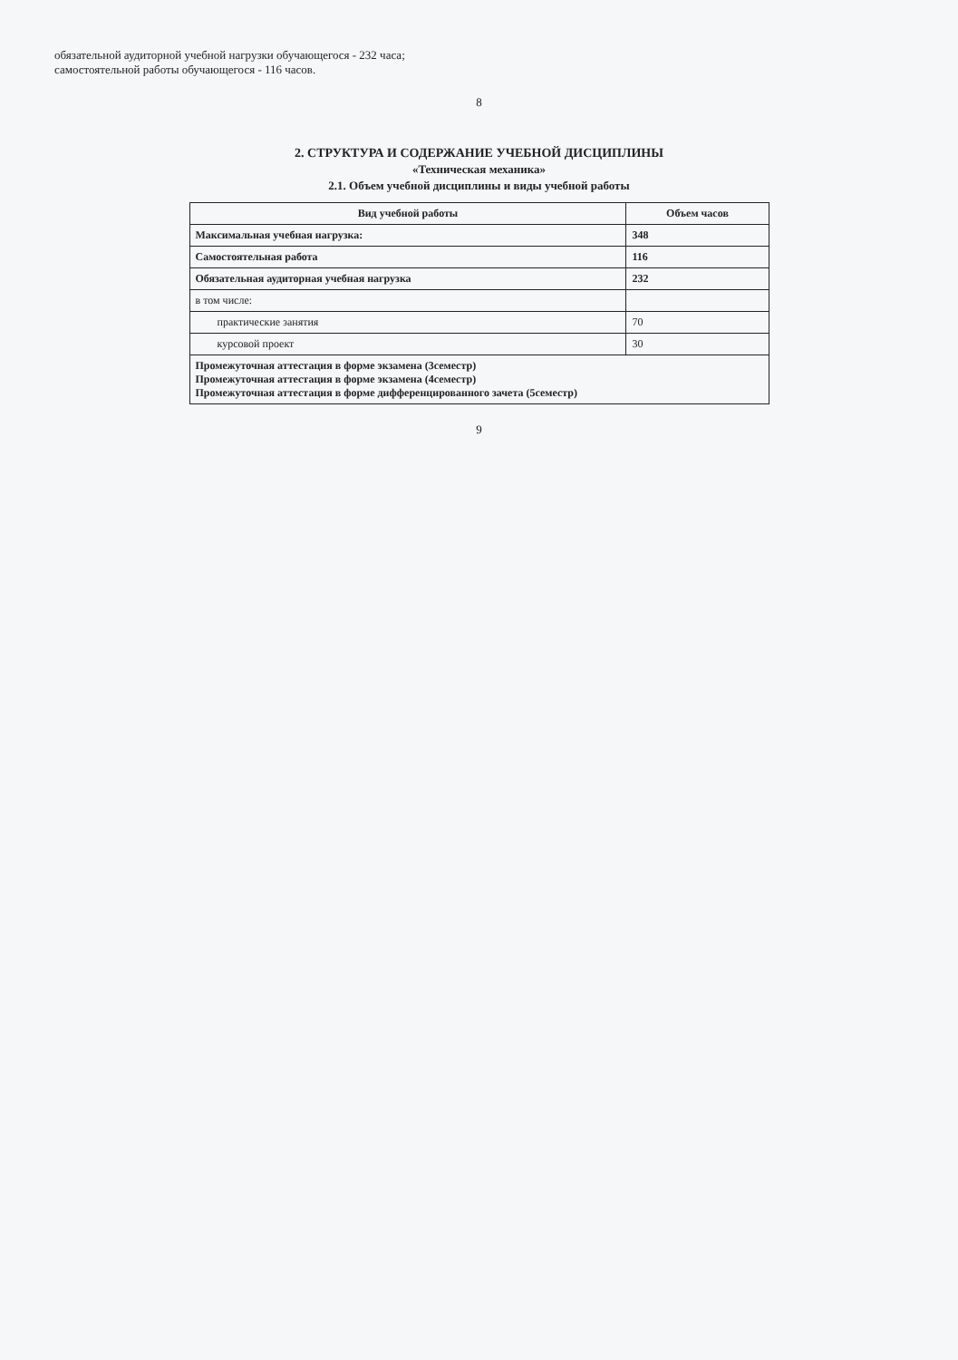обязательной аудиторной учебной нагрузки обучающегося - 232 часа;
самостоятельной работы обучающегося - 116 часов.
8
2. СТРУКТУРА И СОДЕРЖАНИЕ УЧЕБНОЙ ДИСЦИПЛИНЫ
«Техническая механика»
2.1. Объем учебной дисциплины и виды учебной работы
| Вид учебной работы | Объем часов |
| --- | --- |
| Максимальная учебная нагрузка: | 348 |
| Самостоятельная работа | 116 |
| Обязательная аудиторная учебная нагрузка | 232 |
| в том числе: | |
| практические занятия | 70 |
| курсовой проект | 30 |
| Промежуточная аттестация в форме экзамена (3семестр) Промежуточная аттестация в форме экзамена (4семестр) Промежуточная аттестация в форме дифференцированного зачета (5семестр) | |
9